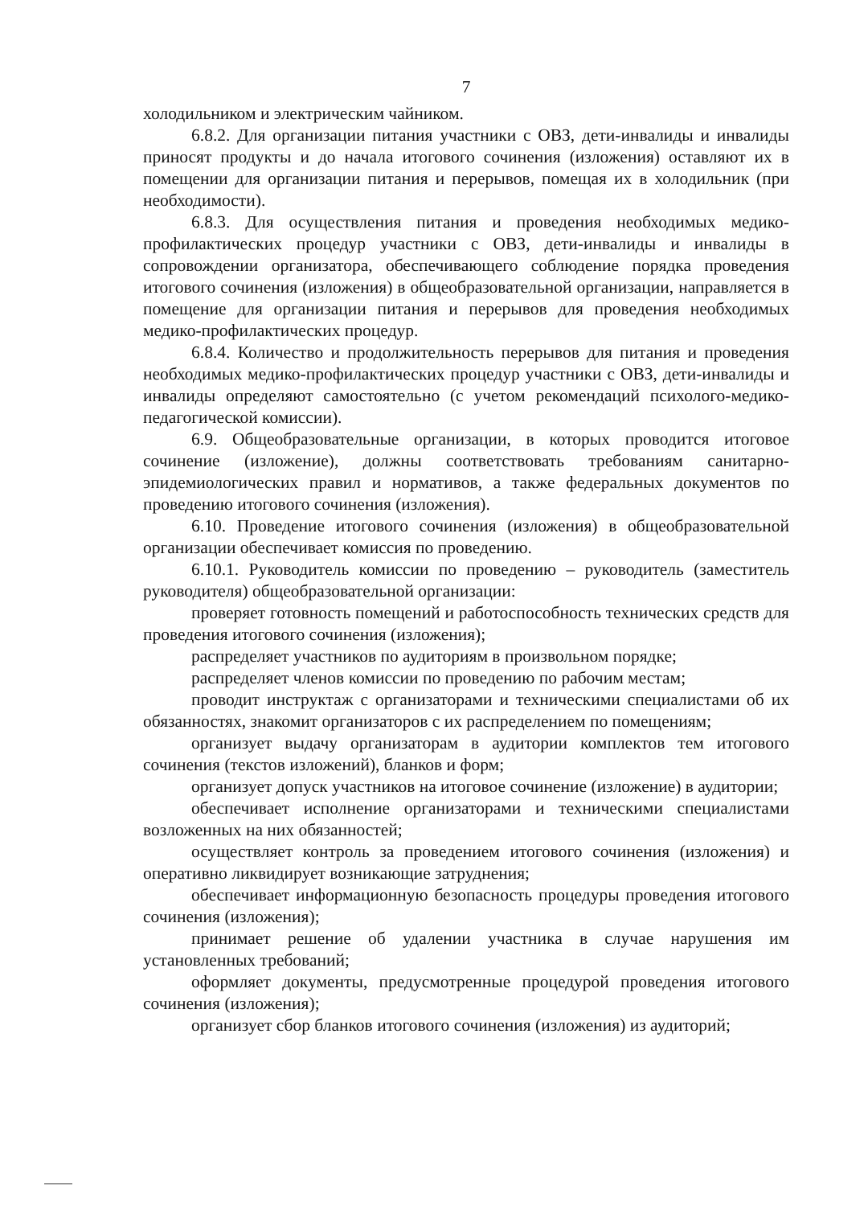7
холодильником и электрическим чайником.
6.8.2. Для организации питания участники с ОВЗ, дети-инвалиды и инвалиды приносят продукты и до начала итогового сочинения (изложения) оставляют их в помещении для организации питания и перерывов, помещая их в холодильник (при необходимости).
6.8.3. Для осуществления питания и проведения необходимых медико-профилактических процедур участники с ОВЗ, дети-инвалиды и инвалиды в сопровождении организатора, обеспечивающего соблюдение порядка проведения итогового сочинения (изложения) в общеобразовательной организации, направляется в помещение для организации питания и перерывов для проведения необходимых медико-профилактических процедур.
6.8.4. Количество и продолжительность перерывов для питания и проведения необходимых медико-профилактических процедур участники с ОВЗ, дети-инвалиды и инвалиды определяют самостоятельно (с учетом рекомендаций психолого-медико-педагогической комиссии).
6.9. Общеобразовательные организации, в которых проводится итоговое сочинение (изложение), должны соответствовать требованиям санитарно-эпидемиологических правил и нормативов, а также федеральных документов по проведению итогового сочинения (изложения).
6.10. Проведение итогового сочинения (изложения) в общеобразовательной организации обеспечивает комиссия по проведению.
6.10.1. Руководитель комиссии по проведению – руководитель (заместитель руководителя) общеобразовательной организации:
проверяет готовность помещений и работоспособность технических средств для проведения итогового сочинения (изложения);
распределяет участников по аудиториям в произвольном порядке;
распределяет членов комиссии по проведению по рабочим местам;
проводит инструктаж с организаторами и техническими специалистами об их обязанностях, знакомит организаторов с их распределением по помещениям;
организует выдачу организаторам в аудитории комплектов тем итогового сочинения (текстов изложений), бланков и форм;
организует допуск участников на итоговое сочинение (изложение) в аудитории;
обеспечивает исполнение организаторами и техническими специалистами возложенных на них обязанностей;
осуществляет контроль за проведением итогового сочинения (изложения) и оперативно ликвидирует возникающие затруднения;
обеспечивает информационную безопасность процедуры проведения итогового сочинения (изложения);
принимает решение об удалении участника в случае нарушения им установленных требований;
оформляет документы, предусмотренные процедурой проведения итогового сочинения (изложения);
организует сбор бланков итогового сочинения (изложения) из аудиторий;